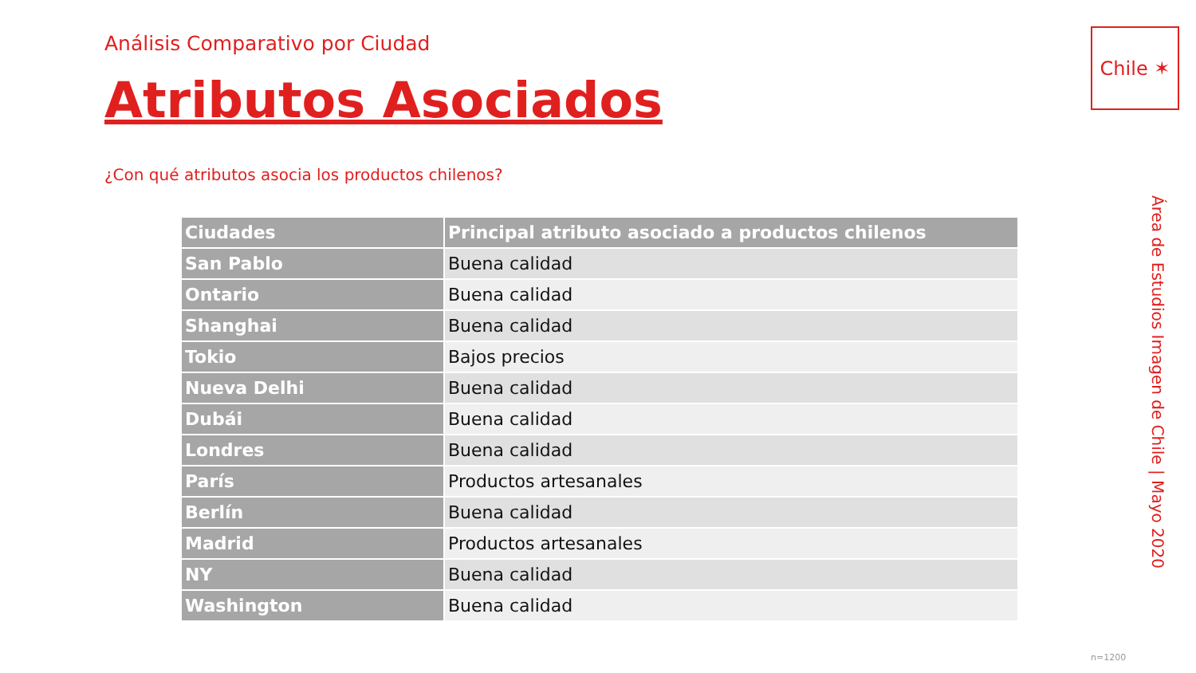Análisis Comparativo por Ciudad
Atributos Asociados
¿Con qué atributos asocia los productos chilenos?
| Ciudades | Principal atributo asociado a productos chilenos |
| --- | --- |
| San Pablo | Buena calidad |
| Ontario | Buena calidad |
| Shanghai | Buena calidad |
| Tokio | Bajos precios |
| Nueva Delhi | Buena calidad |
| Dubái | Buena calidad |
| Londres | Buena calidad |
| París | Productos artesanales |
| Berlín | Buena calidad |
| Madrid | Productos artesanales |
| NY | Buena calidad |
| Washington | Buena calidad |
Chile ✶
Área de Estudios Imagen de Chile | Mayo 2020
n=1200